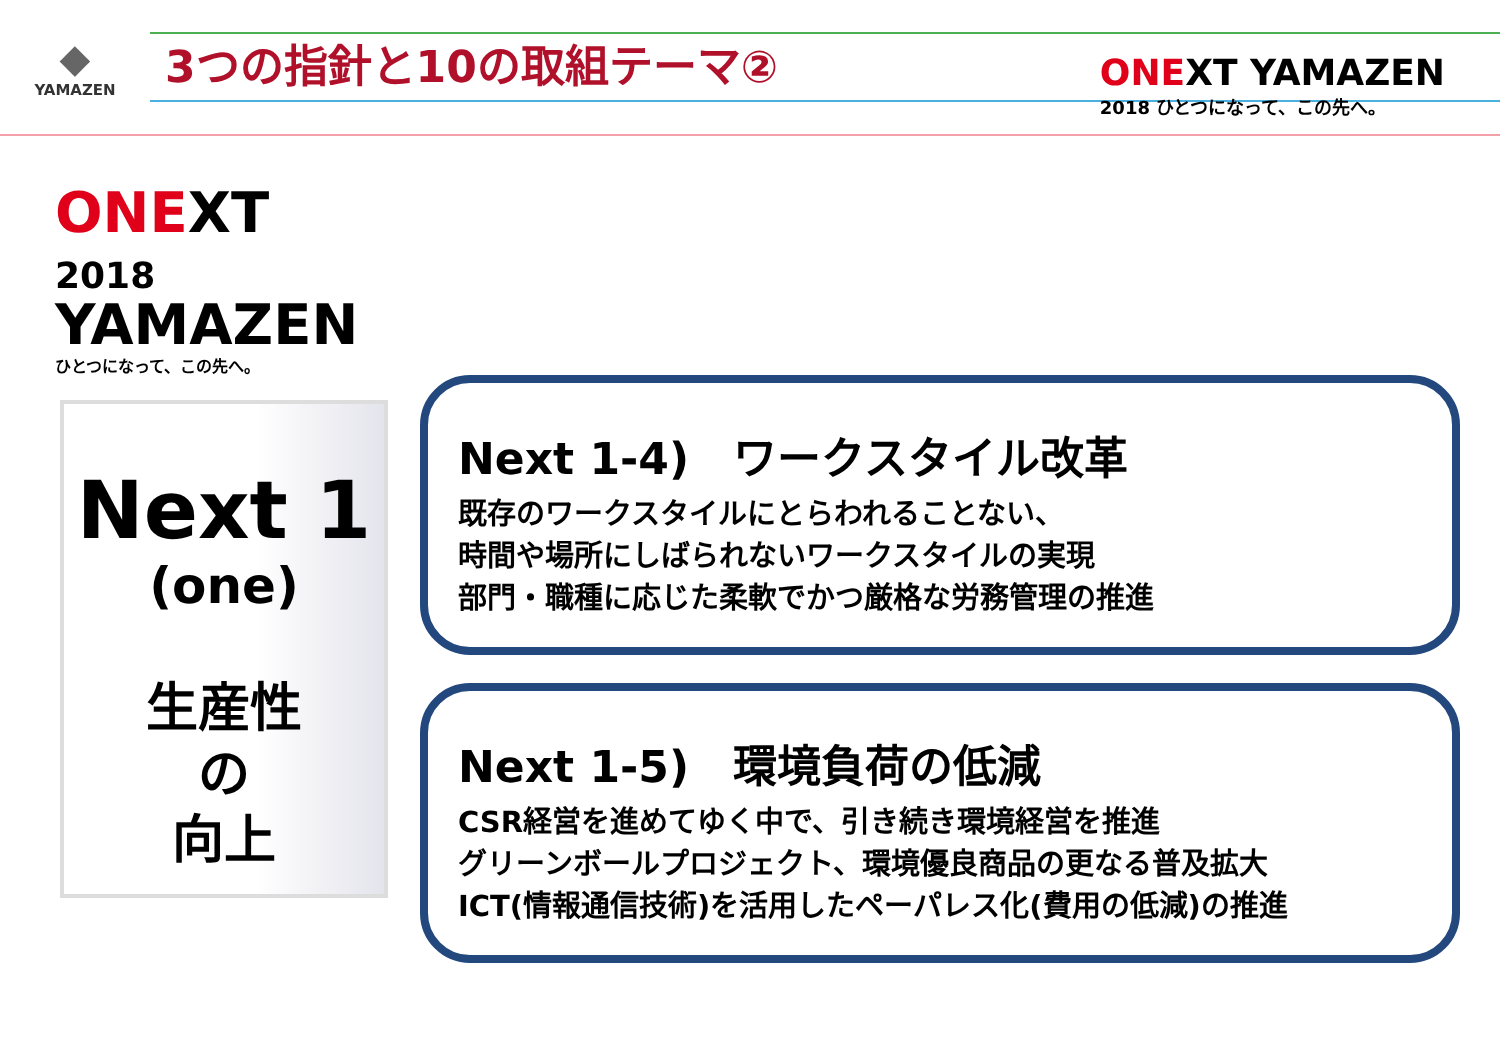◆
YAMAZEN
3つの指針と10の取組テーマ②
ONEXT YAMAZEN
2018 ひとつになって、この先へ。
ONEXT 2018
YAMAZEN
ひとつになって、この先へ。
Next 1
(one)
生産性
の
向上
Next 1-4)　ワークスタイル改革
既存のワークスタイルにとらわれることない、
時間や場所にしばられないワークスタイルの実現
部門・職種に応じた柔軟でかつ厳格な労務管理の推進
Next 1-5)　環境負荷の低減
CSR経営を進めてゆく中で、引き続き環境経営を推進
グリーンボールプロジェクト、環境優良商品の更なる普及拡大
ICT(情報通信技術)を活用したペーパレス化(費用の低減)の推進